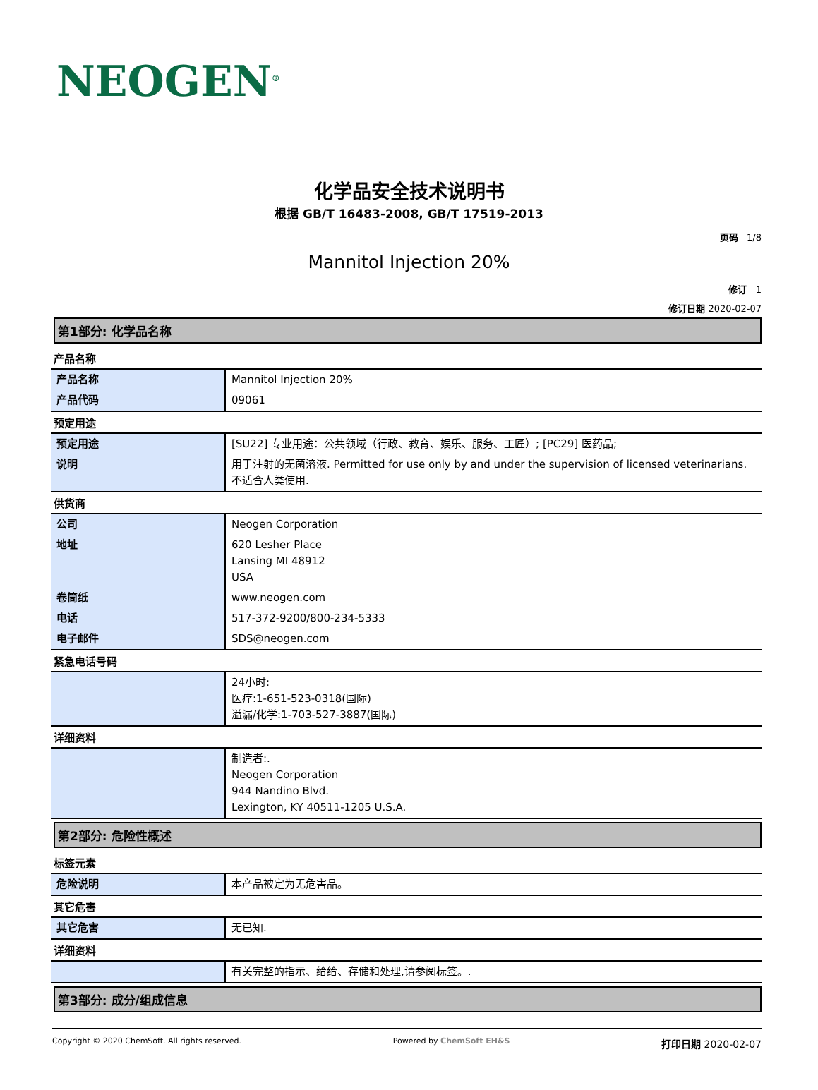NEOGEN<sup>®</sup>
化学品安全技术说明书
根据 GB/T 16483-2008, GB/T 17519-2013
页码 1/8
Mannitol Injection 20%
修订 1
修订日期 2020-02-07
第1部分: 化学品名称
产品名称
| 产品名称 | Mannitol Injection 20% |
| 产品代码 | 09061 |
预定用途
| 预定用途 | [SU22] 专业用途：公共领域（行政、教育、娱乐、服务、工匠）; [PC29] 医药品; |
| 说明 | 用于注射的无菌溶液. Permitted for use only by and under the supervision of licensed veterinarians. 不适合人类使用. |
供货商
| 公司 | Neogen Corporation |
| 地址 | 620 Lesher Place Lansing MI 48912 USA |
| 卷筒纸 | www.neogen.com |
| 电话 | 517-372-9200/800-234-5333 |
| 电子邮件 | SDS@neogen.com |
紧急电话号码
| | 24小时: 医疗:1-651-523-0318(国际) 溢漏/化学:1-703-527-3887(国际) |
详细资料
| | 制造者:. Neogen Corporation 944 Nandino Blvd. Lexington, KY 40511-1205 U.S.A. |
第2部分: 危险性概述
标签元素
| 危险说明 | 本产品被定为无危害品。 |
其它危害
| 其它危害 | 无已知. |
详细资料
| | 有关完整的指示、给给、存储和处理,请参阅标签。. |
第3部分: 成分/组成信息
Copyright © 2020 ChemSoft. All rights reserved. Powered by ChemSoft EH&S 打印日期 2020-02-07